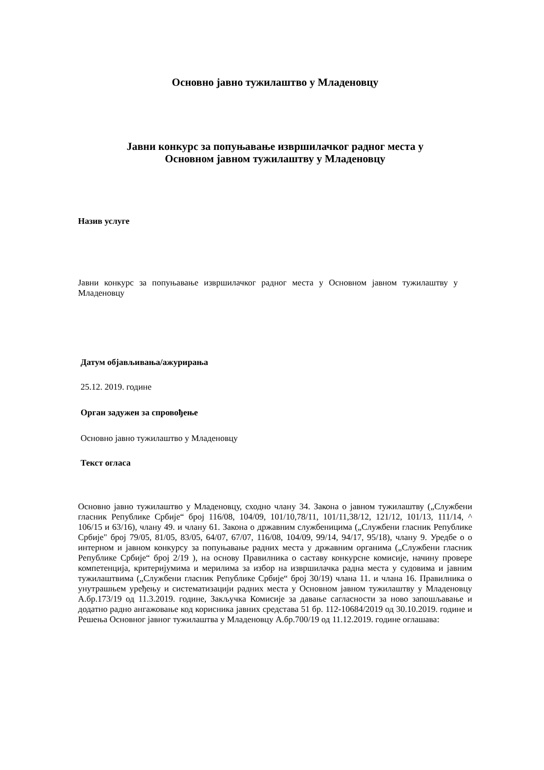Основно јавно тужилаштво у Младеновцу
Јавни конкурс за попуњавање извршилачког радног места у
Основном јавном тужилаштву у Младеновцу
Назив услуге
Јавни конкурс за попуњавање извршилачког радног места у Основном јавном тужилаштву у Младеновцу
Датум објављивања/ажурирања
25.12. 2019. године
Орган задужен за спровођење
Основно јавно тужилаштво у Младеновцу
Текст огласа
Основно јавно тужилаштво у Младеновцу, сходно члану 34. Закона о јавном тужилаштву („Службени гласник Републике Србије“ број 116/08, 104/09, 101/10,78/11, 101/11,38/12, 121/12, 101/13, 111/14, ^ 106/15 и 63/16), члану 49. и члану 61. Закона о државним службеницима („Службени гласник Републике Србије" број 79/05, 81/05, 83/05, 64/07, 67/07, 116/08, 104/09, 99/14, 94/17, 95/18), члану 9. Уредбе о о интерном и јавном конкурсу за попуњавање радних места у државним органима („Службени гласник Републике Србије“ број 2/19 ), на основу Правилника о саставу конкурсне комисије, начину провере компетенција, критеријумима и мерилима за избор на извршилачка радна места у судовима и јавним тужилаштвима („Службени гласник Републике Србије“ број 30/19) члана 11. и члана 16. Правилника о унутрашњем уређењу и систематизацији радних места у Основном јавном тужилаштву у Младеновцу А.бр.173/19 од 11.3.2019. године, Закључка Комисије за давање сагласности за ново запошљавање и додатно радно ангажовање код корисника јавних средстава 51 бр. 112-10684/2019 од 30.10.2019. године и Решења Основног јавног тужилаштва у Младеновцу А.бр.700/19 од 11.12.2019. године оглашава: